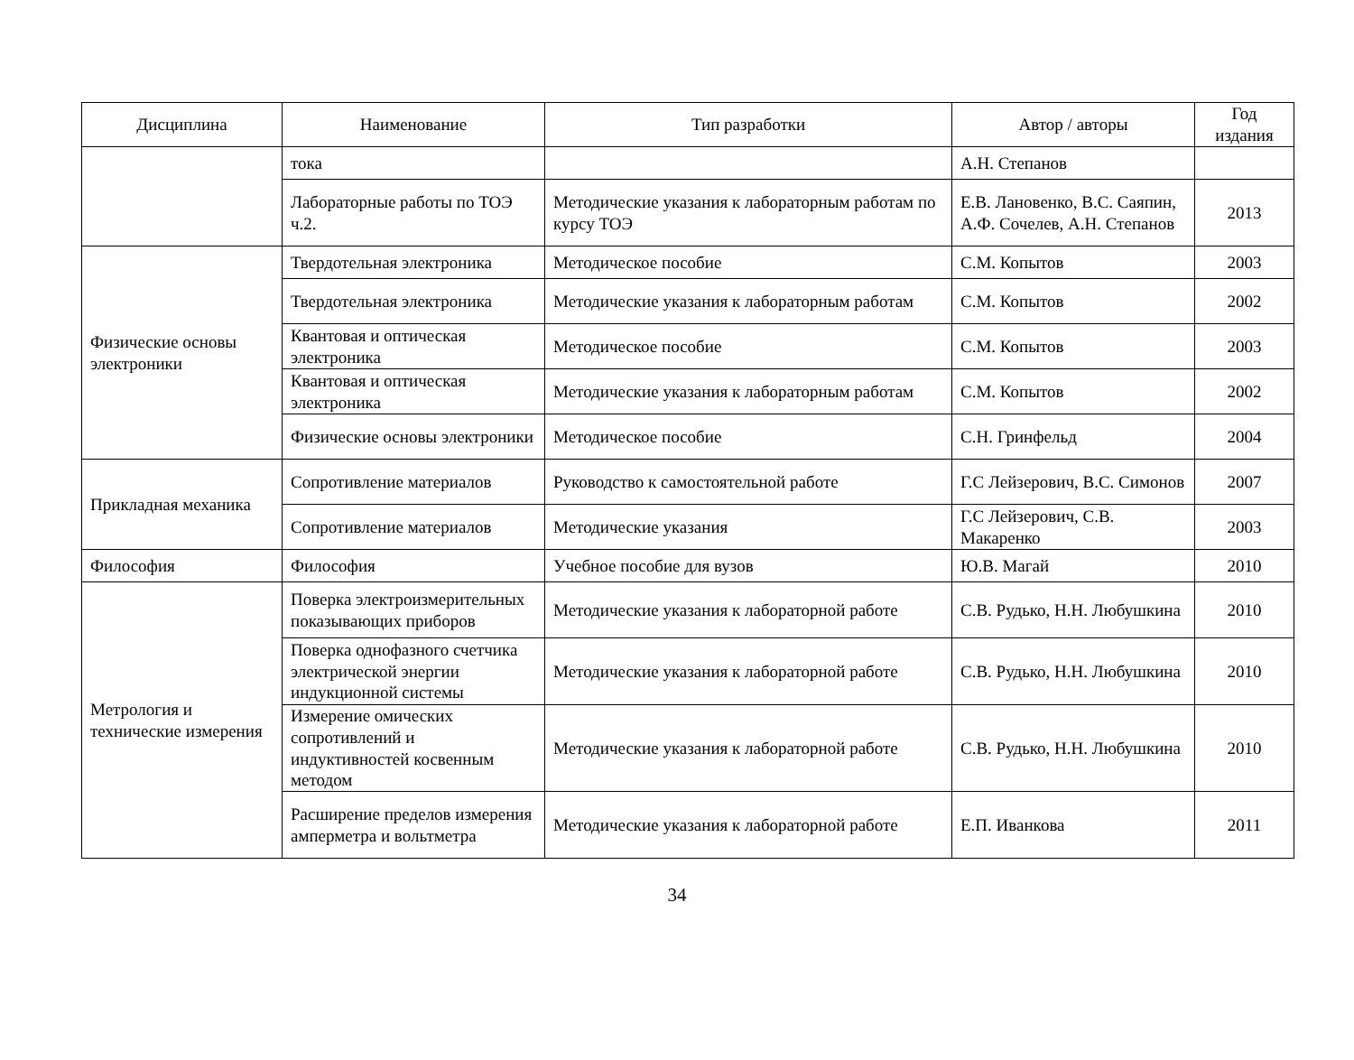| Дисциплина | Наименование | Тип разработки | Автор / авторы | Год издания |
| --- | --- | --- | --- | --- |
| | тока | | А.Н. Степанов | |
| | Лабораторные работы по ТОЭ ч.2. | Методические указания к лабораторным работам по курсу ТОЭ | Е.В. Лановенко, В.С. Саяпин, А.Ф. Сочелев, А.Н. Степанов | 2013 |
| Физические основы электроники | Твердотельная электроника | Методическое пособие | С.М. Копытов | 2003 |
| | Твердотельная электроника | Методические указания к лабораторным работам | С.М. Копытов | 2002 |
| | Квантовая и оптическая электроника | Методическое пособие | С.М. Копытов | 2003 |
| | Квантовая и оптическая электроника | Методические указания к лабораторным работам | С.М. Копытов | 2002 |
| | Физические основы электроники | Методическое пособие | С.Н. Гринфельд | 2004 |
| Прикладная механика | Сопротивление материалов | Руководство к самостоятельной работе | Г.С Лейзерович, В.С. Симонов | 2007 |
| | Сопротивление материалов | Методические указания | Г.С Лейзерович, С.В. Макаренко | 2003 |
| Философия | Философия | Учебное пособие для вузов | Ю.В. Магай | 2010 |
| Метрология и технические измерения | Поверка электроизмерительных показывающих приборов | Методические указания к лабораторной работе | С.В. Рудько, Н.Н. Любушкина | 2010 |
| | Поверка однофазного счетчика электрической энергии индукционной системы | Методические указания к лабораторной работе | С.В. Рудько, Н.Н. Любушкина | 2010 |
| | Измерение омических сопротивлений и индуктивностей косвенным методом | Методические указания к лабораторной работе | С.В. Рудько, Н.Н. Любушкина | 2010 |
| | Расширение пределов измерения амперметра и вольтметра | Методические указания к лабораторной работе | Е.П. Иванкова | 2011 |
34